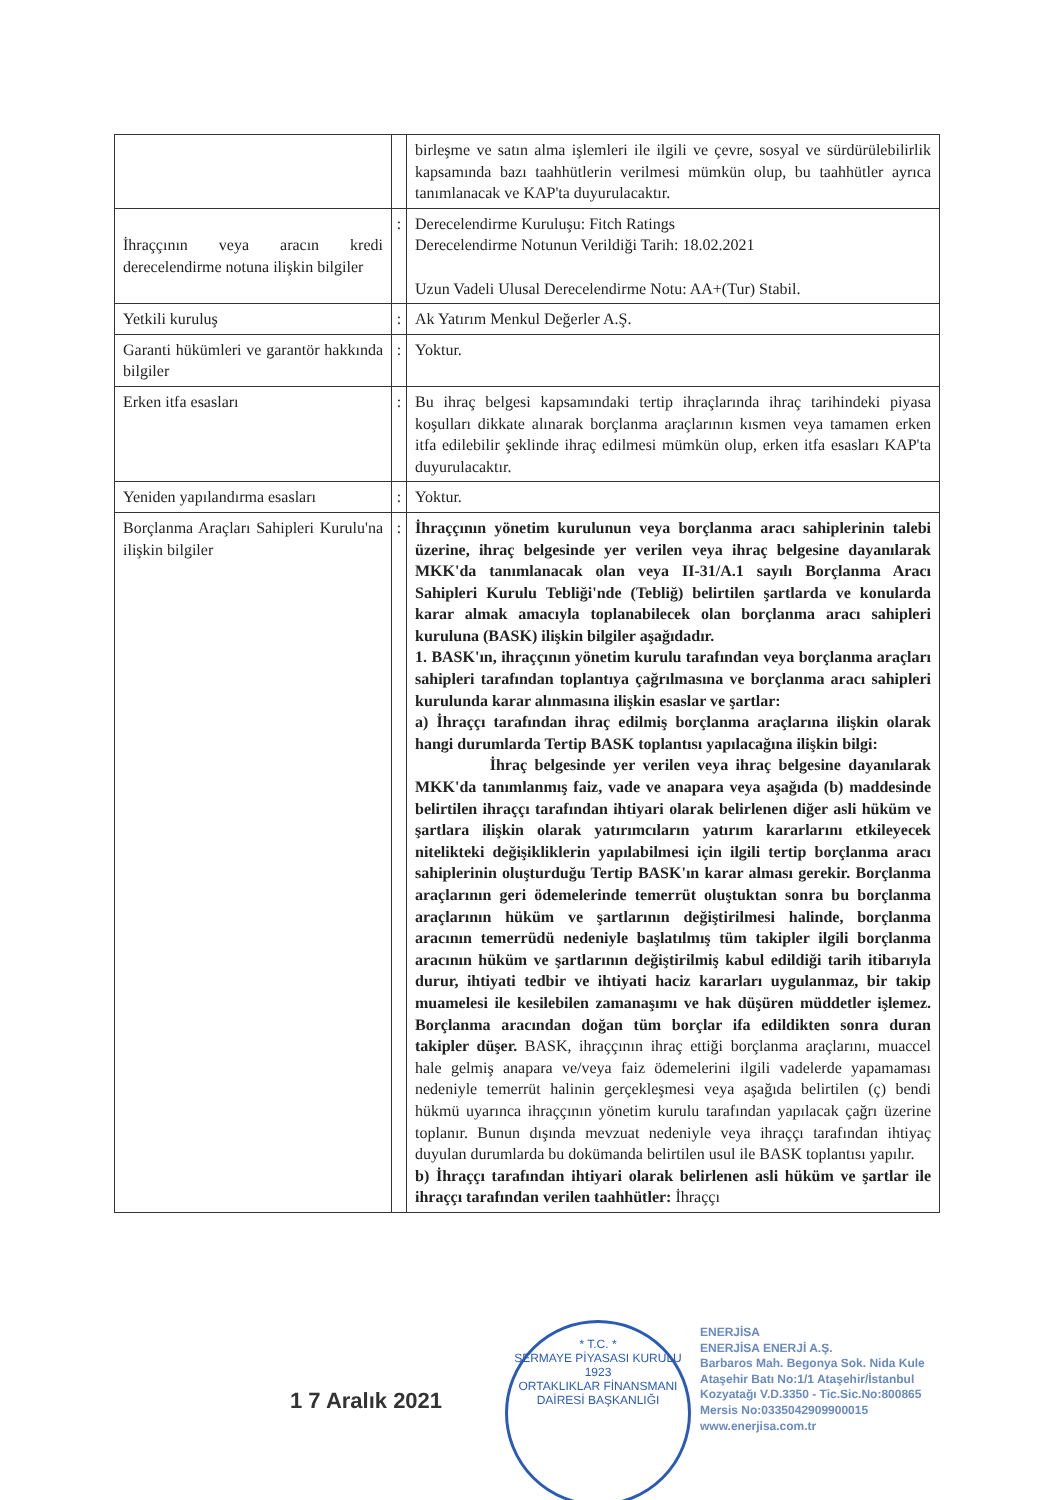| | | birleşme ve satın alma işlemleri ile ilgili ve çevre, sosyal ve sürdürülebilirlik kapsamında bazı taahhütlerin verilmesi mümkün olup, bu taahhütler ayrıca tanımlanacak ve KAP'ta duyurulacaktır. |
| İhraççının veya aracın kredi derecelendirme notuna ilişkin bilgiler | : | Derecelendirme Kuruluşu: Fitch Ratings Derecelendirme Notunun Verildiği Tarih: 18.02.2021 Uzun Vadeli Ulusal Derecelendirme Notu: AA+(Tur) Stabil. |
| Yetkili kuruluş | : | Ak Yatırım Menkul Değerler A.Ş. |
| Garanti hükümleri ve garantör hakkında bilgiler | : | Yoktur. |
| Erken itfa esasları | : | Bu ihraç belgesi kapsamındaki tertip ihraçlarında ihraç tarihindeki piyasa koşulları dikkate alınarak borçlanma araçlarının kısmen veya tamamen erken itfa edilebilir şeklinde ihraç edilmesi mümkün olup, erken itfa esasları KAP'ta duyurulacaktır. |
| Yeniden yapılandırma esasları | : | Yoktur. |
| Borçlanma Araçları Sahipleri Kurulu'na ilişkin bilgiler | : | İhraççının yönetim kurulunun veya borçlanma aracı sahiplerinin talebi üzerine, ihraç belgesinde yer verilen veya ihraç belgesine dayanılarak MKK'da tanımlanacak olan veya II-31/A.1 sayılı Borçlanma Aracı Sahipleri Kurulu Tebliği'nde (Tebliğ) belirtilen şartlarda ve konularda karar almak amacıyla toplanabilecek olan borçlanma aracı sahipleri kuruluna (BASK) ilişkin bilgiler aşağıdadır. 1. BASK'ın, ihraççının yönetim kurulu tarafından veya borçlanma araçları sahipleri tarafından toplantıya çağrılmasına ve borçlanma aracı sahipleri kurulunda karar alınmasına ilişkin esaslar ve şartlar: a) İhraççı tarafından ihraç edilmiş borçlanma araçlarına ilişkin olarak hangi durumlarda Tertip BASK toplantısı yapılacağına ilişkin bilgi: İhraç belgesinde yer verilen veya ihraç belgesine dayanılarak MKK'da tanımlanmış faiz, vade ve anapara veya aşağıda (b) maddesinde belirtilen ihraççı tarafından ihtiyari olarak belirlenen diğer asli hüküm ve şartlara ilişkin olarak yatırımcıların yatırım kararlarını etkileyecek nitelikteki değişikliklerin yapılabilmesi için ilgili tertip borçlanma aracı sahiplerinin oluşturduğu Tertip BASK'ın karar alması gerekir. Borçlanma araçlarının geri ödemelerinde temerrüt oluştuktan sonra bu borçlanma araçlarının hüküm ve şartlarının değiştirilmesi halinde, borçlanma aracının temerrüdü nedeniyle başlatılmış tüm takipler ilgili borçlanma aracının hüküm ve şartlarının değiştirilmiş kabul edildiği tarih itibarıyla durur, ihtiyati tedbir ve ihtiyati haciz kararları uygulanmaz, bir takip muamelesi ile kesilebilen zamanaşımı ve hak düşüren müddetler işlemez. Borçlanma aracından doğan tüm borçlar ifa edildikten sonra duran takipler düşer. BASK, ihraççının ihraç ettiği borçlanma araçlarını, muaccel hale gelmiş anapara ve/veya faiz ödemelerini ilgili vadelerde yapamaması nedeniyle temerrüt halinin gerçekleşmesi veya aşağıda belirtilen (ç) bendi hükmü uyarınca ihraççının yönetim kurulu tarafından yapılacak çağrı üzerine toplanır. Bunun dışında mevzuat nedeniyle veya ihraççı tarafından ihtiyaç duyulan durumlarda bu dokümanda belirtilen usul ile BASK toplantısı yapılır. b) İhraççı tarafından ihtiyari olarak belirlenen asli hüküm ve şartlar ile ihraççı tarafından verilen taahhütler: İhraççı |
1 7 Aralık 2021
* T.C. *
SERMAYE PİYASASI KURULU
1923
ORTAKLIKLAR FİNANSMANI DAİRESİ BAŞKANLIĞI
ENERJİSA
ENERJİSA ENERJİ A.Ş.
Barbaros Mah. Begonya Sok. Nida Kule
Ataşehir Batı No:1/1 Ataşehir/İstanbul
Kozyatağı V.D.3350 - Tic.Sic.No:800865
Mersis No:0335042909900015
www.enerjisa.com.tr